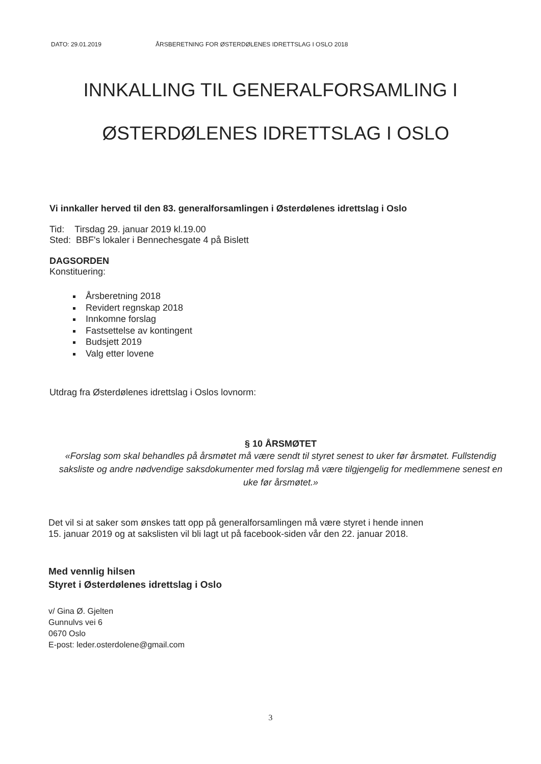DATO: 29.01.2019 ÅRSBERETNING FOR ØSTERDØLENES IDRETTSLAG I OSLO 2018
INNKALLING TIL GENERALFORSAMLING I
ØSTERDØLENES IDRETTSLAG I OSLO
Vi innkaller herved til den 83. generalforsamlingen i Østerdølenes idrettslag i Oslo
Tid: Tirsdag 29. januar 2019 kl.19.00
Sted: BBF's lokaler i Bennechesgate 4 på Bislett
DAGSORDEN
Konstituering:
Årsberetning 2018
Revidert regnskap 2018
Innkomne forslag
Fastsettelse av kontingent
Budsjett 2019
Valg etter lovene
Utdrag fra Østerdølenes idrettslag i Oslos lovnorm:
§ 10 ÅRSMØTET
«Forslag som skal behandles på årsmøtet må være sendt til styret senest to uker før årsmøtet. Fullstendig saksliste og andre nødvendige saksdokumenter med forslag må være tilgjengelig for medlemmene senest en uke før årsmøtet.»
Det vil si at saker som ønskes tatt opp på generalforsamlingen må være styret i hende innen
15. januar 2019 og at sakslisten vil bli lagt ut på facebook-siden vår den 22. januar 2018.
Med vennlig hilsen
Styret i Østerdølenes idrettslag i Oslo
v/ Gina Ø. Gjelten
Gunnulvs vei 6
0670 Oslo
E-post: leder.osterdolene@gmail.com
3